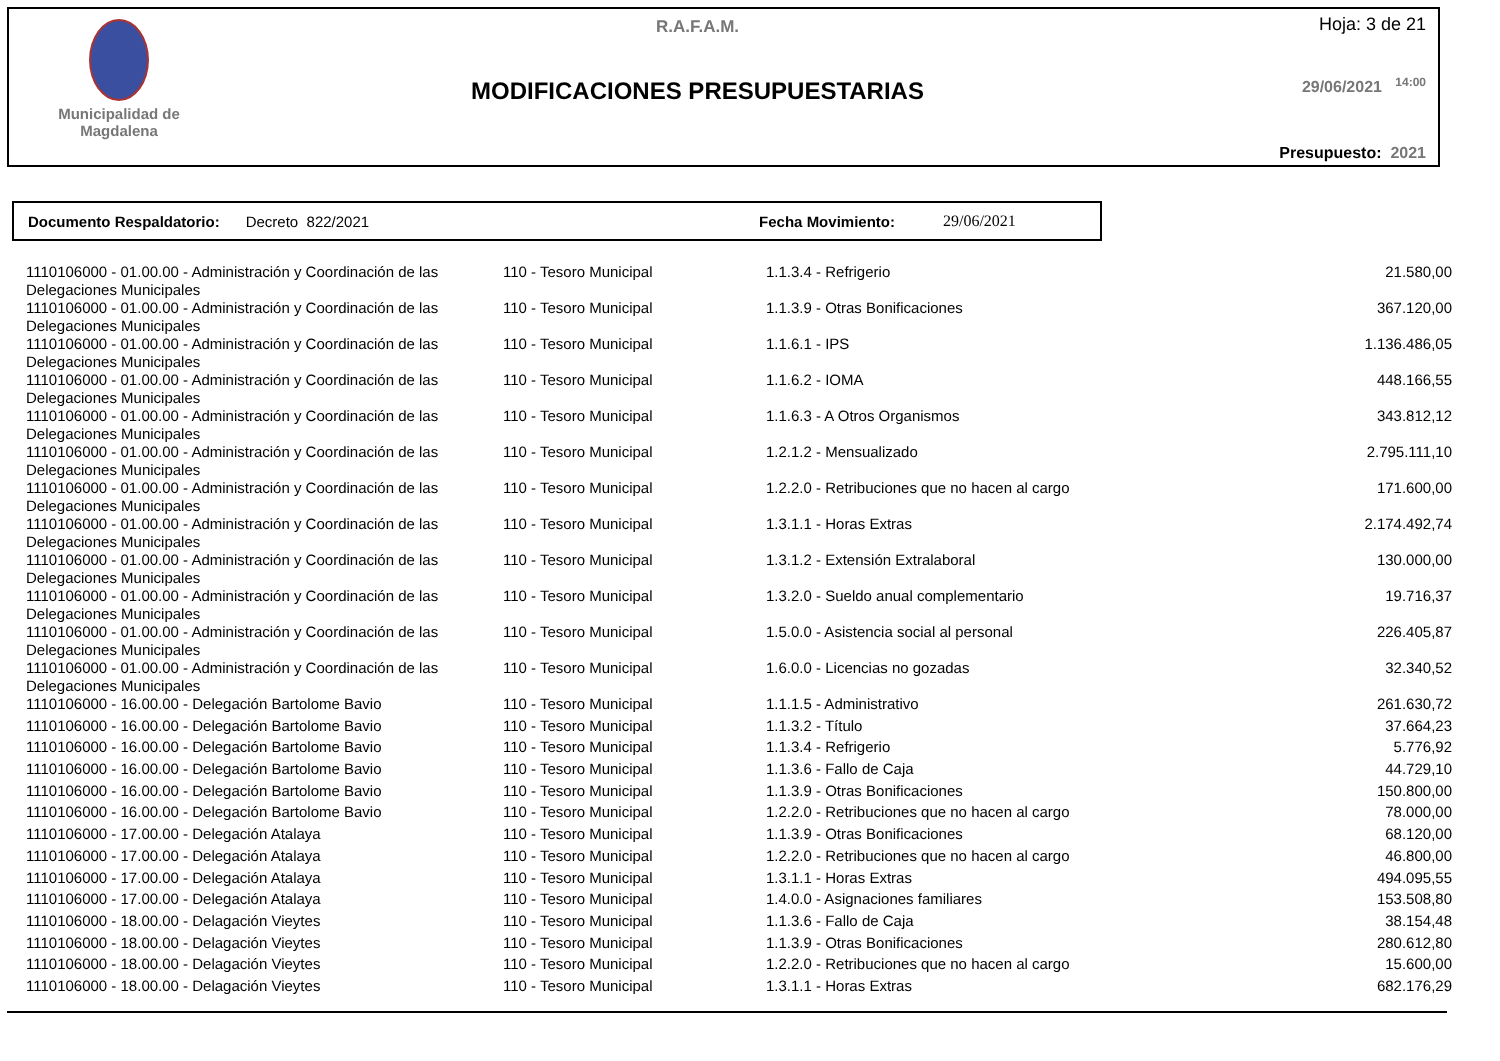Municipalidad de
Magdalena
R.A.F.A.M.
MODIFICACIONES PRESUPUESTARIAS
Hoja: 3 de 21
29/06/2021 <sup>14:00</sup>
Presupuesto: 2021
Documento Respaldatorio: Decreto 822/2021 Fecha Movimiento: 29/06/2021
| 1110106000 - 01.00.00 - Administración y Coordinación de las Delegaciones Municipales | 110 - Tesoro Municipal | 1.1.3.4 - Refrigerio | 21.580,00 |
| 1110106000 - 01.00.00 - Administración y Coordinación de las Delegaciones Municipales | 110 - Tesoro Municipal | 1.1.3.9 - Otras Bonificaciones | 367.120,00 |
| 1110106000 - 01.00.00 - Administración y Coordinación de las Delegaciones Municipales | 110 - Tesoro Municipal | 1.1.6.1 - IPS | 1.136.486,05 |
| 1110106000 - 01.00.00 - Administración y Coordinación de las Delegaciones Municipales | 110 - Tesoro Municipal | 1.1.6.2 - IOMA | 448.166,55 |
| 1110106000 - 01.00.00 - Administración y Coordinación de las Delegaciones Municipales | 110 - Tesoro Municipal | 1.1.6.3 - A Otros Organismos | 343.812,12 |
| 1110106000 - 01.00.00 - Administración y Coordinación de las Delegaciones Municipales | 110 - Tesoro Municipal | 1.2.1.2 - Mensualizado | 2.795.111,10 |
| 1110106000 - 01.00.00 - Administración y Coordinación de las Delegaciones Municipales | 110 - Tesoro Municipal | 1.2.2.0 - Retribuciones que no hacen al cargo | 171.600,00 |
| 1110106000 - 01.00.00 - Administración y Coordinación de las Delegaciones Municipales | 110 - Tesoro Municipal | 1.3.1.1 - Horas Extras | 2.174.492,74 |
| 1110106000 - 01.00.00 - Administración y Coordinación de las Delegaciones Municipales | 110 - Tesoro Municipal | 1.3.1.2 - Extensión Extralaboral | 130.000,00 |
| 1110106000 - 01.00.00 - Administración y Coordinación de las Delegaciones Municipales | 110 - Tesoro Municipal | 1.3.2.0 - Sueldo anual complementario | 19.716,37 |
| 1110106000 - 01.00.00 - Administración y Coordinación de las Delegaciones Municipales | 110 - Tesoro Municipal | 1.5.0.0 - Asistencia social al personal | 226.405,87 |
| 1110106000 - 01.00.00 - Administración y Coordinación de las Delegaciones Municipales | 110 - Tesoro Municipal | 1.6.0.0 - Licencias no gozadas | 32.340,52 |
| 1110106000 - 16.00.00 - Delegación Bartolome Bavio | 110 - Tesoro Municipal | 1.1.1.5 - Administrativo | 261.630,72 |
| 1110106000 - 16.00.00 - Delegación Bartolome Bavio | 110 - Tesoro Municipal | 1.1.3.2 - Título | 37.664,23 |
| 1110106000 - 16.00.00 - Delegación Bartolome Bavio | 110 - Tesoro Municipal | 1.1.3.4 - Refrigerio | 5.776,92 |
| 1110106000 - 16.00.00 - Delegación Bartolome Bavio | 110 - Tesoro Municipal | 1.1.3.6 - Fallo de Caja | 44.729,10 |
| 1110106000 - 16.00.00 - Delegación Bartolome Bavio | 110 - Tesoro Municipal | 1.1.3.9 - Otras Bonificaciones | 150.800,00 |
| 1110106000 - 16.00.00 - Delegación Bartolome Bavio | 110 - Tesoro Municipal | 1.2.2.0 - Retribuciones que no hacen al cargo | 78.000,00 |
| 1110106000 - 17.00.00 - Delegación Atalaya | 110 - Tesoro Municipal | 1.1.3.9 - Otras Bonificaciones | 68.120,00 |
| 1110106000 - 17.00.00 - Delegación Atalaya | 110 - Tesoro Municipal | 1.2.2.0 - Retribuciones que no hacen al cargo | 46.800,00 |
| 1110106000 - 17.00.00 - Delegación Atalaya | 110 - Tesoro Municipal | 1.3.1.1 - Horas Extras | 494.095,55 |
| 1110106000 - 17.00.00 - Delegación Atalaya | 110 - Tesoro Municipal | 1.4.0.0 - Asignaciones familiares | 153.508,80 |
| 1110106000 - 18.00.00 - Delagación Vieytes | 110 - Tesoro Municipal | 1.1.3.6 - Fallo de Caja | 38.154,48 |
| 1110106000 - 18.00.00 - Delagación Vieytes | 110 - Tesoro Municipal | 1.1.3.9 - Otras Bonificaciones | 280.612,80 |
| 1110106000 - 18.00.00 - Delagación Vieytes | 110 - Tesoro Municipal | 1.2.2.0 - Retribuciones que no hacen al cargo | 15.600,00 |
| 1110106000 - 18.00.00 - Delagación Vieytes | 110 - Tesoro Municipal | 1.3.1.1 - Horas Extras | 682.176,29 |